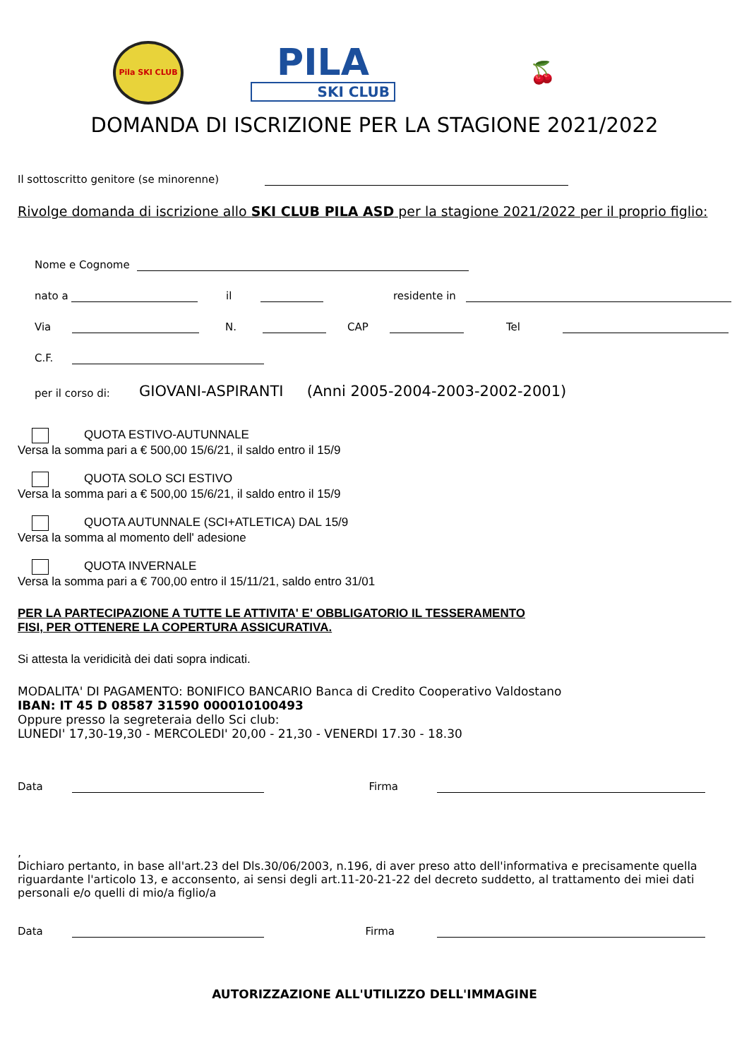Pila SKI CLUB
PILA
SKI CLUB
🍒
DOMANDA DI ISCRIZIONE PER LA STAGIONE 2021/2022
Il sottoscritto genitore (se minorenne)
Rivolge domanda di iscrizione allo SKI CLUB PILA ASD per la stagione 2021/2022 per il proprio figlio:
Nome e Cognome
nato a il residente in
Via N. CAP Tel
C.F.
per il corso di: GIOVANI-ASPIRANTI (Anni 2005-2004-2003-2002-2001)
QUOTA ESTIVO-AUTUNNALE
Versa la somma pari a € 500,00 15/6/21, il saldo entro il 15/9
QUOTA SOLO SCI ESTIVO
Versa la somma pari a € 500,00 15/6/21, il saldo entro il 15/9
QUOTA AUTUNNALE (SCI+ATLETICA) DAL 15/9
Versa la somma al momento dell' adesione
QUOTA INVERNALE
Versa la somma pari a € 700,00 entro il 15/11/21, saldo entro 31/01
PER LA PARTECIPAZIONE A TUTTE LE ATTIVITA' E' OBBLIGATORIO IL TESSERAMENTO
FISI, PER OTTENERE LA COPERTURA ASSICURATIVA.
Si attesta la veridicità dei dati sopra indicati.
MODALITA' DI PAGAMENTO: BONIFICO BANCARIO Banca di Credito Cooperativo Valdostano
IBAN: IT 45 D 08587 31590 000010100493
Oppure presso la segreteraia dello Sci club:
LUNEDI' 17,30-19,30 - MERCOLEDI' 20,00 - 21,30 - VENERDI 17.30 - 18.30
Data Firma
,
Dichiaro pertanto, in base all'art.23 del Dls.30/06/2003, n.196, di aver preso atto dell'informativa e precisamente quella riguardante l'articolo 13, e acconsento, ai sensi degli art.11-20-21-22 del decreto suddetto, al trattamento dei miei dati personali e/o quelli di mio/a figlio/a
Data Firma
AUTORIZZAZIONE ALL'UTILIZZO DELL'IMMAGINE